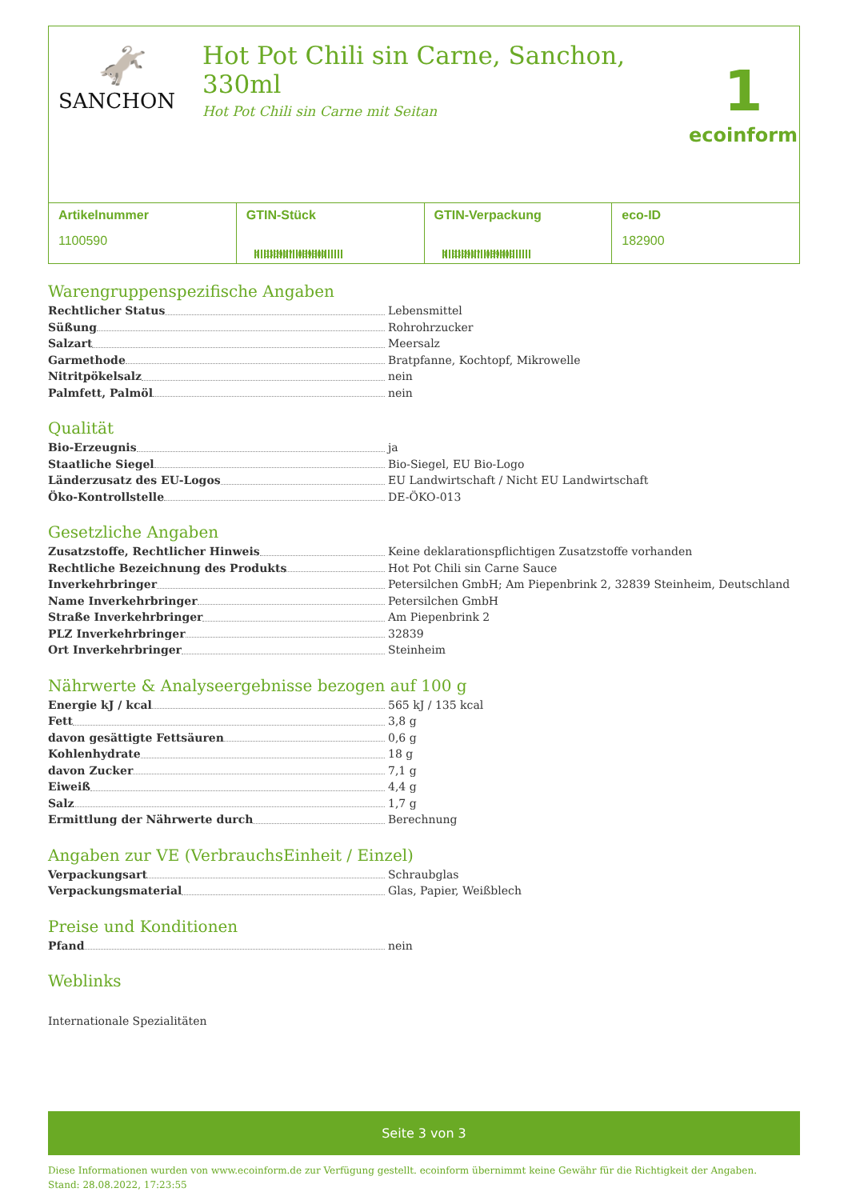🫏
SANCHON
Hot Pot Chili sin Carne, Sanchon, 330ml
Hot Pot Chili sin Carne mit Seitan
1
ecoinform
| Artikelnummer 1100590 | GTIN-Stück 4 030917 039301 | GTIN-Verpackung 4 030917 039400 | eco-ID 182900 |
Warengruppenspezifische Angaben
Rechtlicher Status
Lebensmittel
Süßung
Rohrohrzucker
Salzart
Meersalz
Garmethode
Bratpfanne, Kochtopf, Mikrowelle
Nitritpökelsalz
nein
Palmfett, Palmöl
nein
Qualität
Bio-Erzeugnis
ja
Staatliche Siegel
Bio-Siegel, EU Bio-Logo
Länderzusatz des EU-Logos
EU Landwirtschaft / Nicht EU Landwirtschaft
Öko-Kontrollstelle
DE-ÖKO-013
Gesetzliche Angaben
Zusatzstoffe, Rechtlicher Hinweis
Keine deklarationspflichtigen Zusatzstoffe vorhanden
Rechtliche Bezeichnung des Produkts
Hot Pot Chili sin Carne Sauce
Inverkehrbringer
Petersilchen GmbH; Am Piepenbrink 2, 32839 Steinheim, Deutschland
Name Inverkehrbringer
Petersilchen GmbH
Straße Inverkehrbringer
Am Piepenbrink 2
PLZ Inverkehrbringer
32839
Ort Inverkehrbringer
Steinheim
Nährwerte & Analyseergebnisse bezogen auf 100 g
Energie kJ / kcal
565 kJ / 135 kcal
Fett
3,8 g
davon gesättigte Fettsäuren
0,6 g
Kohlenhydrate
18 g
davon Zucker
7,1 g
Eiweiß
4,4 g
Salz
1,7 g
Ermittlung der Nährwerte durch
Berechnung
Angaben zur VE (VerbrauchsEinheit / Einzel)
Verpackungsart
Schraubglas
Verpackungsmaterial
Glas, Papier, Weißblech
Preise und Konditionen
Pfand
nein
Weblinks
Internationale Spezialitäten
Seite 3 von 3
Diese Informationen wurden von www.ecoinform.de zur Verfügung gestellt. ecoinform übernimmt keine Gewähr für die Richtigkeit der Angaben.
Stand: 28.08.2022, 17:23:55